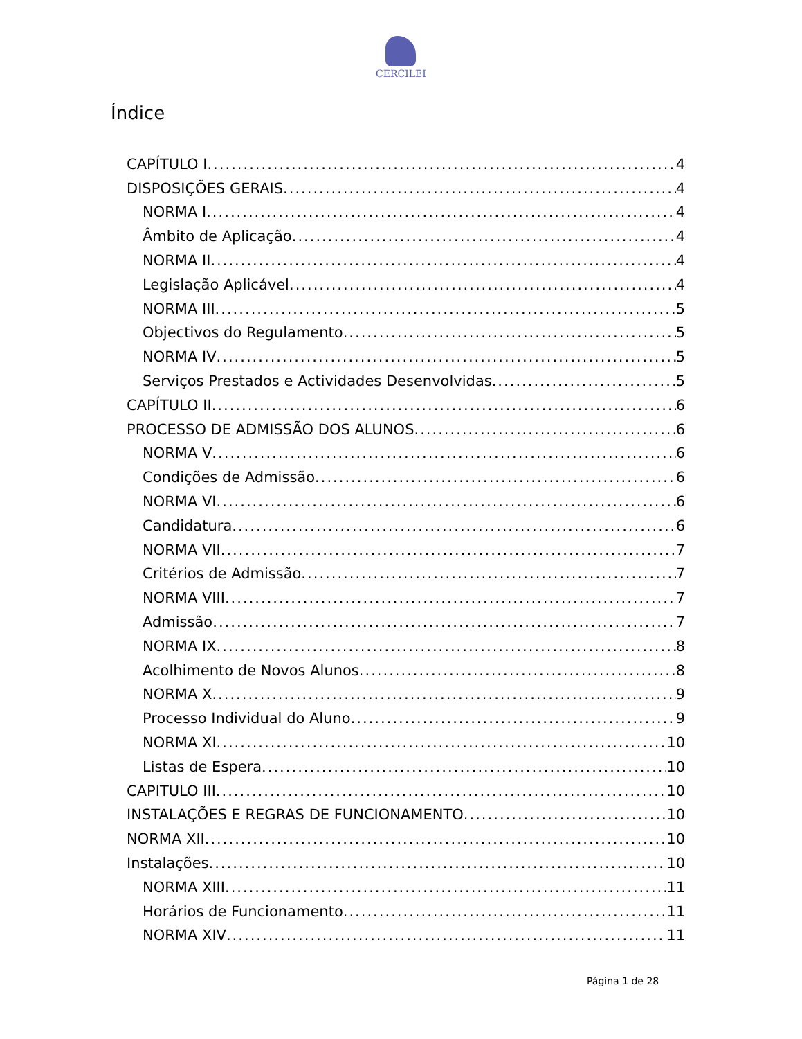CERCILEI
Índice
CAPÍTULO I 4
DISPOSIÇÕES GERAIS 4
NORMA I 4
Âmbito de Aplicação 4
NORMA II 4
Legislação Aplicável 4
NORMA III 5
Objectivos do Regulamento 5
NORMA IV 5
Serviços Prestados e Actividades Desenvolvidas 5
CAPÍTULO II 6
PROCESSO DE ADMISSÃO DOS ALUNOS 6
NORMA V 6
Condições de Admissão 6
NORMA VI 6
Candidatura 6
NORMA VII 7
Critérios de Admissão 7
NORMA VIII 7
Admissão 7
NORMA IX 8
Acolhimento de Novos Alunos 8
NORMA X 9
Processo Individual do Aluno 9
NORMA XI 10
Listas de Espera 10
CAPITULO III 10
INSTALAÇÕES E REGRAS DE FUNCIONAMENTO 10
NORMA XII 10
Instalações 10
NORMA XIII 11
Horários de Funcionamento 11
NORMA XIV 11
Página 1 de 28